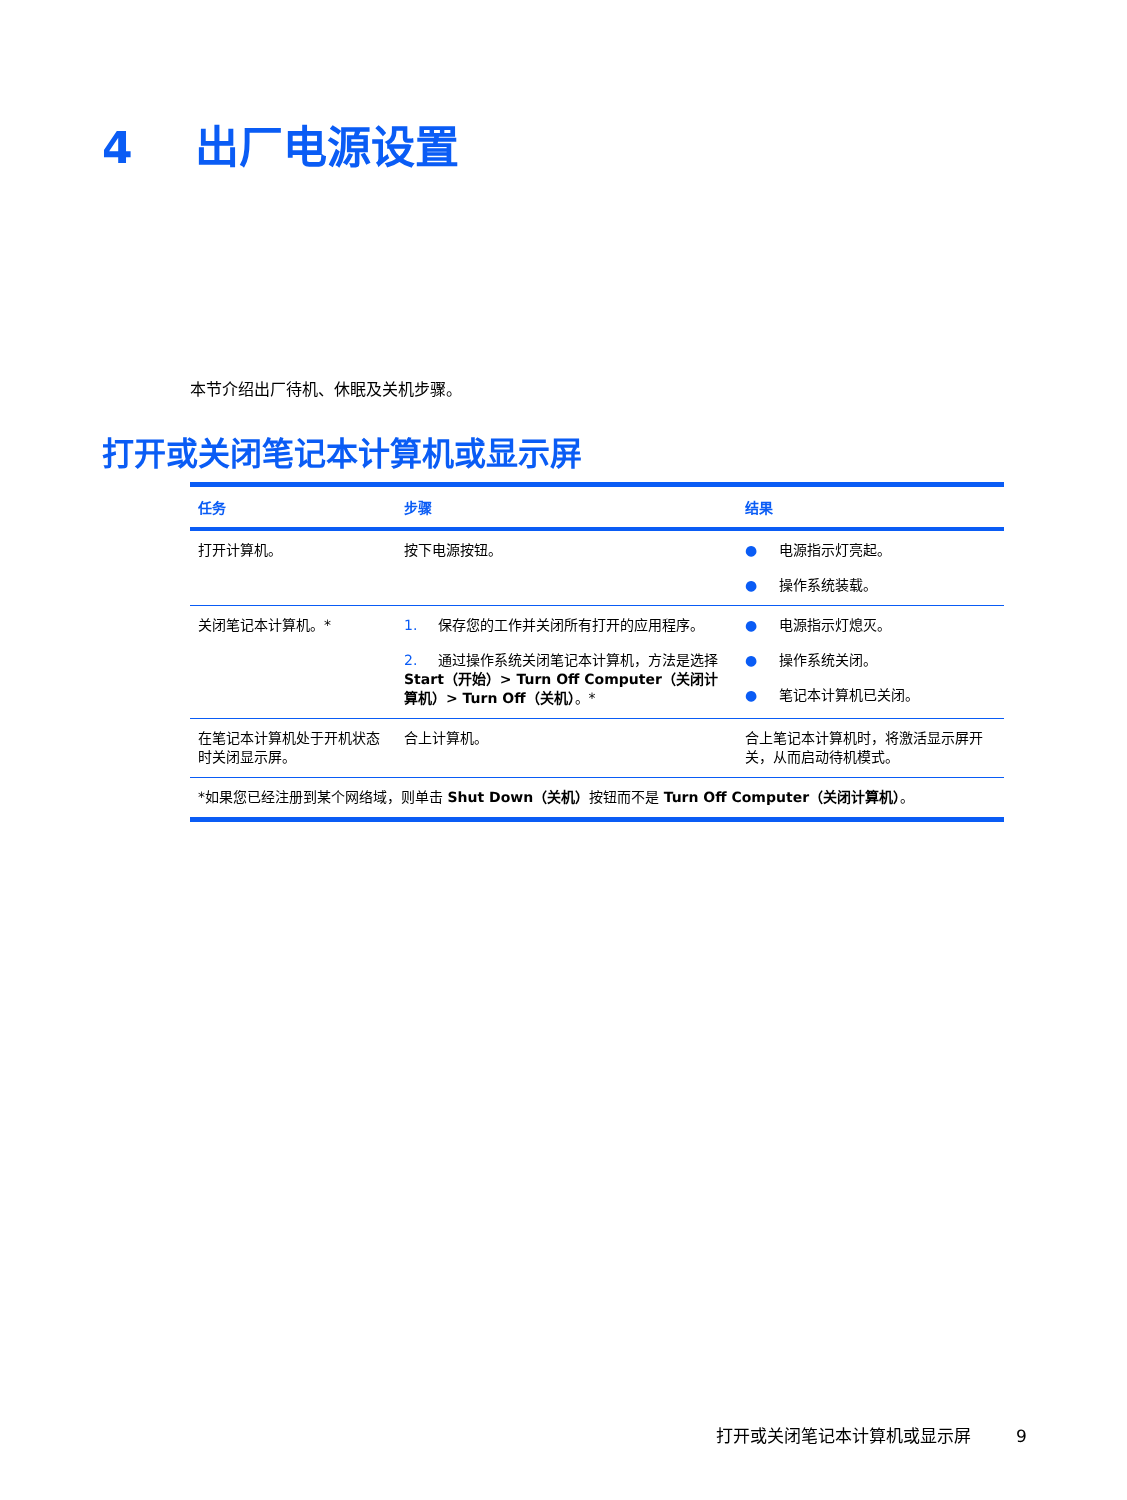4 出厂电源设置
本节介绍出厂待机、休眠及关机步骤。
打开或关闭笔记本计算机或显示屏
| 任务 | 步骤 | 结果 |
| --- | --- | --- |
| 打开计算机。 | 按下电源按钮。 | ● 电源指示灯亮起。 ● 操作系统装载。 |
| 关闭笔记本计算机。* | 1. 保存您的工作并关闭所有打开的应用程序。 2. 通过操作系统关闭笔记本计算机，方法是选择 Start（开始）> Turn Off Computer（关闭计算机）> Turn Off（关机） 。* | ● 电源指示灯熄灭。 ● 操作系统关闭。 ● 笔记本计算机已关闭。 |
| 在笔记本计算机处于开机状态时关闭显示屏。 | 合上计算机。 | 合上笔记本计算机时，将激活显示屏开关，从而启动待机模式。 |
| *如果您已经注册到某个网络域，则单击 Shut Down（关机） 按钮而不是 Turn Off Computer（关闭计算机） 。 | | |
打开或关闭笔记本计算机或显示屏 9